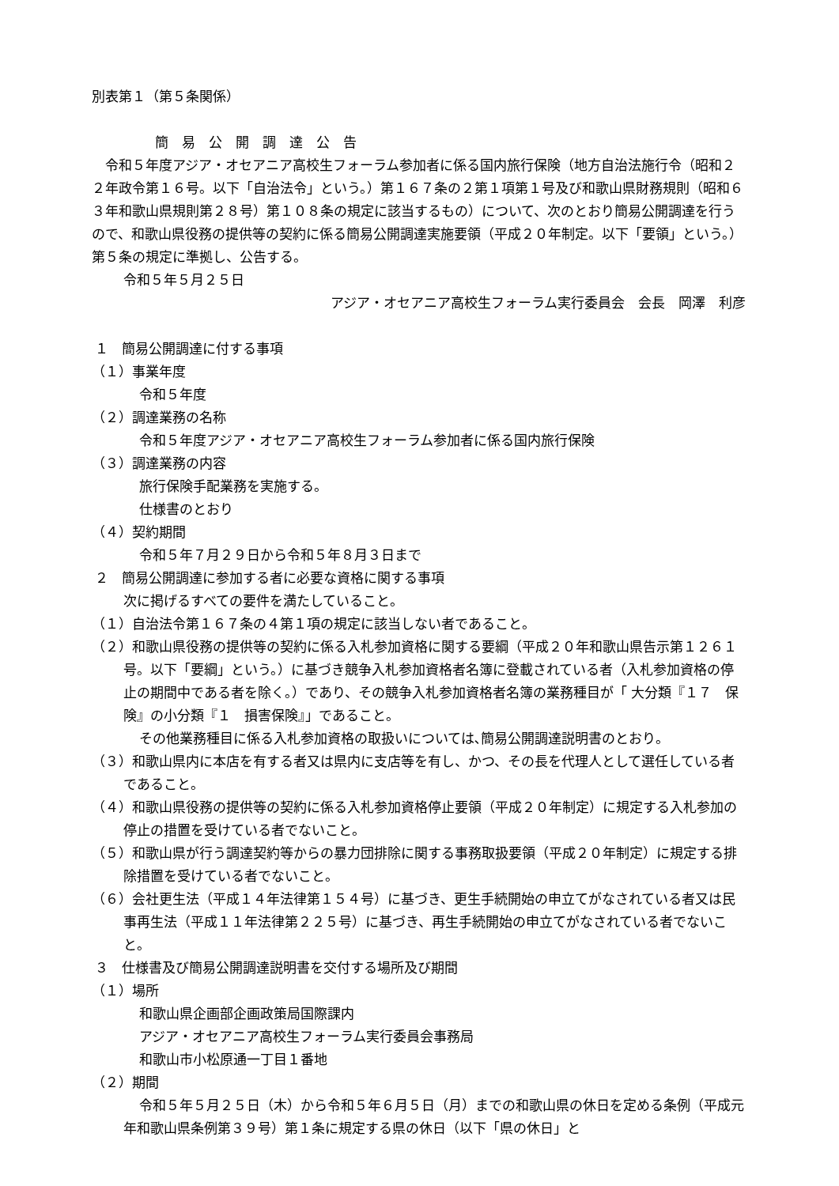別表第１（第５条関係）
簡　易　公　開　調　達　公　告
令和５年度アジア・オセアニア高校生フォーラム参加者に係る国内旅行保険（地方自治法施行令（昭和２２年政令第１６号。以下「自治法令」という。）第１６７条の２第１項第１号及び和歌山県財務規則（昭和６３年和歌山県規則第２８号）第１０８条の規定に該当するもの）について、次のとおり簡易公開調達を行うので、和歌山県役務の提供等の契約に係る簡易公開調達実施要領（平成２０年制定。以下「要領」という。）第５条の規定に準拠し、公告する。
令和５年５月２５日
アジア・オセアニア高校生フォーラム実行委員会　会長　岡澤　利彦
１　簡易公開調達に付する事項
（１）事業年度
令和５年度
（２）調達業務の名称
令和５年度アジア・オセアニア高校生フォーラム参加者に係る国内旅行保険
（３）調達業務の内容
旅行保険手配業務を実施する。
仕様書のとおり
（４）契約期間
令和５年７月２９日から令和５年８月３日まで
２　簡易公開調達に参加する者に必要な資格に関する事項
次に掲げるすべての要件を満たしていること。
（１）自治法令第１６７条の４第１項の規定に該当しない者であること。
（２）和歌山県役務の提供等の契約に係る入札参加資格に関する要綱（平成２０年和歌山県告示第１２６１号。以下「要綱」という。）に基づき競争入札参加資格者名簿に登載されている者（入札参加資格の停止の期間中である者を除く。）であり、その競争入札参加資格者名簿の業務種目が「 大分類『１７　保険』の小分類『１　損害保険』」であること。
その他業務種目に係る入札参加資格の取扱いについては､簡易公開調達説明書のとおり。
（３）和歌山県内に本店を有する者又は県内に支店等を有し、かつ、その長を代理人として選任している者であること。
（４）和歌山県役務の提供等の契約に係る入札参加資格停止要領（平成２０年制定）に規定する入札参加の停止の措置を受けている者でないこと。
（５）和歌山県が行う調達契約等からの暴力団排除に関する事務取扱要領（平成２０年制定）に規定する排除措置を受けている者でないこと。
（６）会社更生法（平成１４年法律第１５４号）に基づき、更生手続開始の申立てがなされている者又は民事再生法（平成１１年法律第２２５号）に基づき、再生手続開始の申立てがなされている者でないこと。
３　仕様書及び簡易公開調達説明書を交付する場所及び期間
（１）場所
和歌山県企画部企画政策局国際課内
アジア・オセアニア高校生フォーラム実行委員会事務局
和歌山市小松原通一丁目１番地
（２）期間
令和５年５月２５日（木）から令和５年６月５日（月）までの和歌山県の休日を定める条例（平成元年和歌山県条例第３９号）第１条に規定する県の休日（以下「県の休日」と